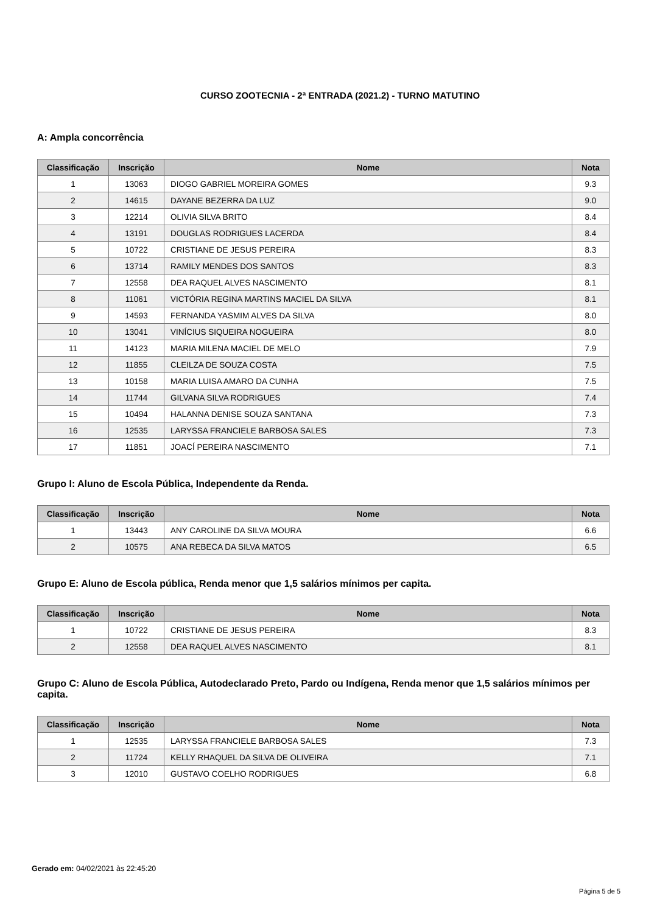CURSO ZOOTECNIA - 2ª ENTRADA (2021.2) - TURNO MATUTINO
A: Ampla concorrência
| Classificação | Inscrição | Nome | Nota |
| --- | --- | --- | --- |
| 1 | 13063 | DIOGO GABRIEL MOREIRA GOMES | 9.3 |
| 2 | 14615 | DAYANE BEZERRA DA LUZ | 9.0 |
| 3 | 12214 | OLIVIA SILVA BRITO | 8.4 |
| 4 | 13191 | DOUGLAS RODRIGUES LACERDA | 8.4 |
| 5 | 10722 | CRISTIANE DE JESUS PEREIRA | 8.3 |
| 6 | 13714 | RAMILY MENDES DOS SANTOS | 8.3 |
| 7 | 12558 | DEA RAQUEL ALVES NASCIMENTO | 8.1 |
| 8 | 11061 | VICTÓRIA REGINA MARTINS MACIEL DA SILVA | 8.1 |
| 9 | 14593 | FERNANDA YASMIM ALVES DA SILVA | 8.0 |
| 10 | 13041 | VINÍCIUS SIQUEIRA NOGUEIRA | 8.0 |
| 11 | 14123 | MARIA MILENA MACIEL DE MELO | 7.9 |
| 12 | 11855 | CLEILZA DE SOUZA COSTA | 7.5 |
| 13 | 10158 | MARIA LUISA AMARO DA CUNHA | 7.5 |
| 14 | 11744 | GILVANA SILVA RODRIGUES | 7.4 |
| 15 | 10494 | HALANNA DENISE SOUZA SANTANA | 7.3 |
| 16 | 12535 | LARYSSA FRANCIELE BARBOSA SALES | 7.3 |
| 17 | 11851 | JOACÍ PEREIRA NASCIMENTO | 7.1 |
Grupo I: Aluno de Escola Pública, Independente da Renda.
| Classificação | Inscrição | Nome | Nota |
| --- | --- | --- | --- |
| 1 | 13443 | ANY CAROLINE DA SILVA MOURA | 6.6 |
| 2 | 10575 | ANA REBECA DA SILVA MATOS | 6.5 |
Grupo E: Aluno de Escola pública, Renda menor que 1,5 salários mínimos per capita.
| Classificação | Inscrição | Nome | Nota |
| --- | --- | --- | --- |
| 1 | 10722 | CRISTIANE DE JESUS PEREIRA | 8.3 |
| 2 | 12558 | DEA RAQUEL ALVES NASCIMENTO | 8.1 |
Grupo C: Aluno de Escola Pública, Autodeclarado Preto, Pardo ou Indígena, Renda menor que 1,5 salários mínimos per capita.
| Classificação | Inscrição | Nome | Nota |
| --- | --- | --- | --- |
| 1 | 12535 | LARYSSA FRANCIELE BARBOSA SALES | 7.3 |
| 2 | 11724 | KELLY RHAQUEL DA SILVA DE OLIVEIRA | 7.1 |
| 3 | 12010 | GUSTAVO COELHO RODRIGUES | 6.8 |
Gerado em: 04/02/2021 às 22:45:20
Página 5 de 5